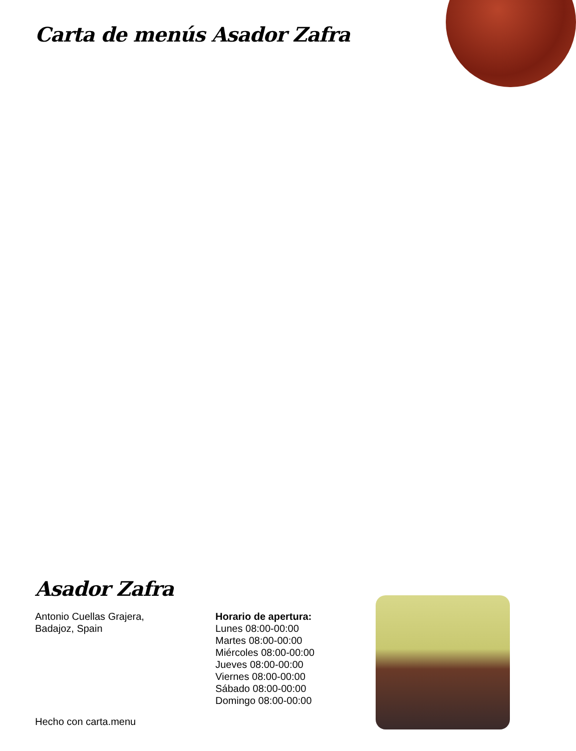Carta de menús Asador Zafra
Asador Zafra
Antonio Cuellas Grajera,
Badajoz, Spain
Horario de apertura:
Lunes 08:00-00:00
Martes 08:00-00:00
Miércoles 08:00-00:00
Jueves 08:00-00:00
Viernes 08:00-00:00
Sábado 08:00-00:00
Domingo 08:00-00:00
Hecho con carta.menu